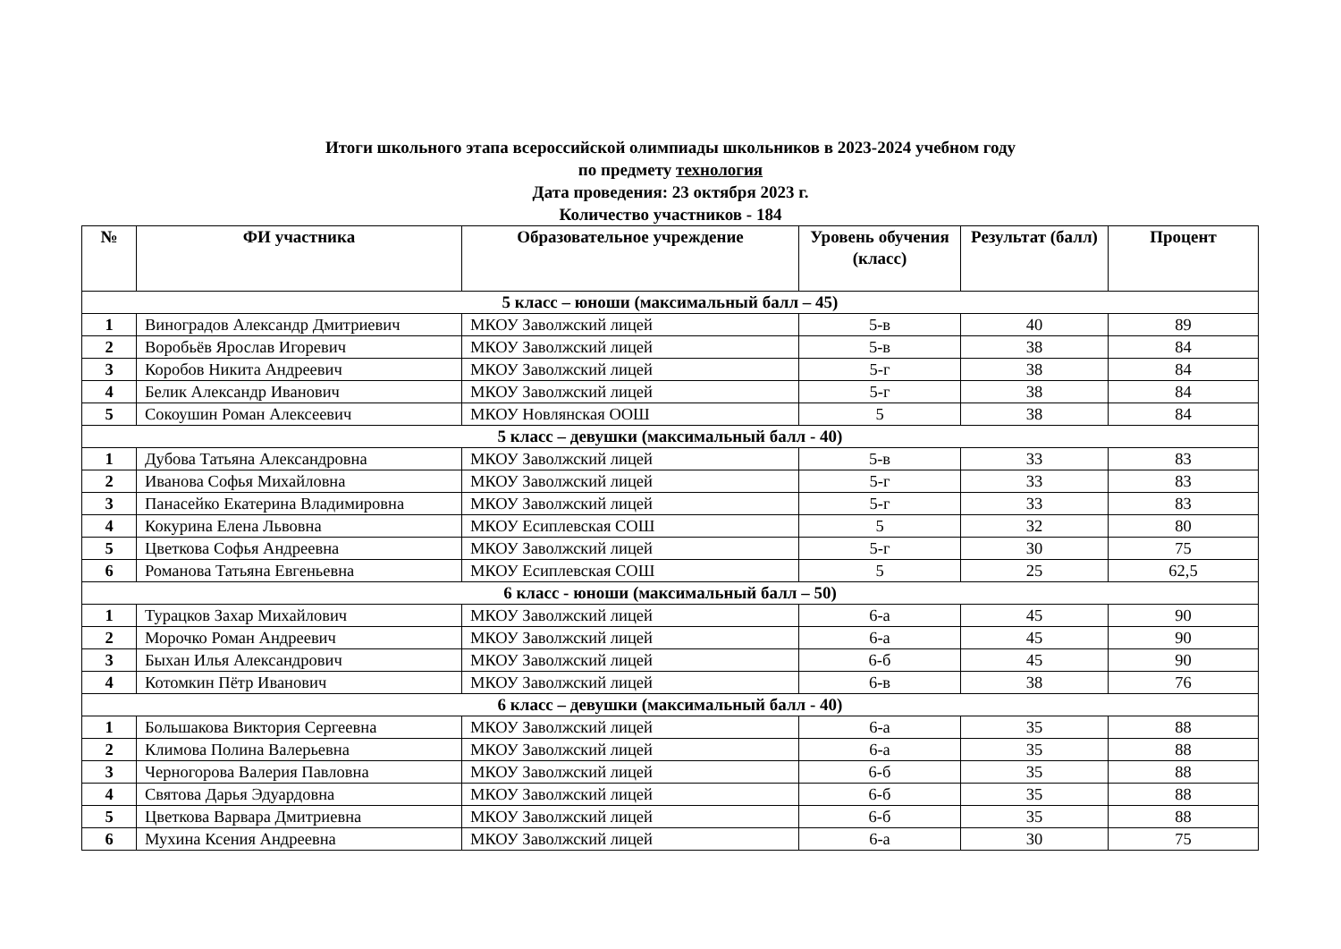Итоги школьного этапа всероссийской олимпиады школьников в 2023-2024 учебном году
по предмету технология
Дата проведения: 23 октября 2023 г.
Количество участников - 184
| № | ФИ участника | Образовательное учреждение | Уровень обучения (класс) | Результат (балл) | Процент |
| --- | --- | --- | --- | --- | --- |
| 5 класс – юноши (максимальный балл – 45) | | | | | |
| 1 | Виноградов Александр Дмитриевич | МКОУ Заволжский лицей | 5-в | 40 | 89 |
| 2 | Воробьёв Ярослав Игоревич | МКОУ Заволжский лицей | 5-в | 38 | 84 |
| 3 | Коробов Никита Андреевич | МКОУ Заволжский лицей | 5-г | 38 | 84 |
| 4 | Белик Александр Иванович | МКОУ Заволжский лицей | 5-г | 38 | 84 |
| 5 | Сокоушин Роман Алексеевич | МКОУ Новлянская ООШ | 5 | 38 | 84 |
| 5 класс – девушки (максимальный балл - 40) | | | | | |
| 1 | Дубова Татьяна Александровна | МКОУ Заволжский лицей | 5-в | 33 | 83 |
| 2 | Иванова Софья Михайловна | МКОУ Заволжский лицей | 5-г | 33 | 83 |
| 3 | Панасейко Екатерина Владимировна | МКОУ Заволжский лицей | 5-г | 33 | 83 |
| 4 | Кокурина Елена Львовна | МКОУ Есиплевская СОШ | 5 | 32 | 80 |
| 5 | Цветкова Софья Андреевна | МКОУ Заволжский лицей | 5-г | 30 | 75 |
| 6 | Романова Татьяна Евгеньевна | МКОУ Есиплевская СОШ | 5 | 25 | 62,5 |
| 6 класс - юноши (максимальный балл – 50) | | | | | |
| 1 | Турацков Захар Михайлович | МКОУ Заволжский лицей | 6-а | 45 | 90 |
| 2 | Морочко Роман Андреевич | МКОУ Заволжский лицей | 6-а | 45 | 90 |
| 3 | Быхан Илья Александрович | МКОУ Заволжский лицей | 6-б | 45 | 90 |
| 4 | Котомкин Пётр Иванович | МКОУ Заволжский лицей | 6-в | 38 | 76 |
| 6 класс – девушки (максимальный балл - 40) | | | | | |
| 1 | Большакова Виктория Сергеевна | МКОУ Заволжский лицей | 6-а | 35 | 88 |
| 2 | Климова Полина Валерьевна | МКОУ Заволжский лицей | 6-а | 35 | 88 |
| 3 | Черногорова Валерия Павловна | МКОУ Заволжский лицей | 6-б | 35 | 88 |
| 4 | Святова Дарья Эдуардовна | МКОУ Заволжский лицей | 6-б | 35 | 88 |
| 5 | Цветкова Варвара Дмитриевна | МКОУ Заволжский лицей | 6-б | 35 | 88 |
| 6 | Мухина Ксения Андреевна | МКОУ Заволжский лицей | 6-а | 30 | 75 |